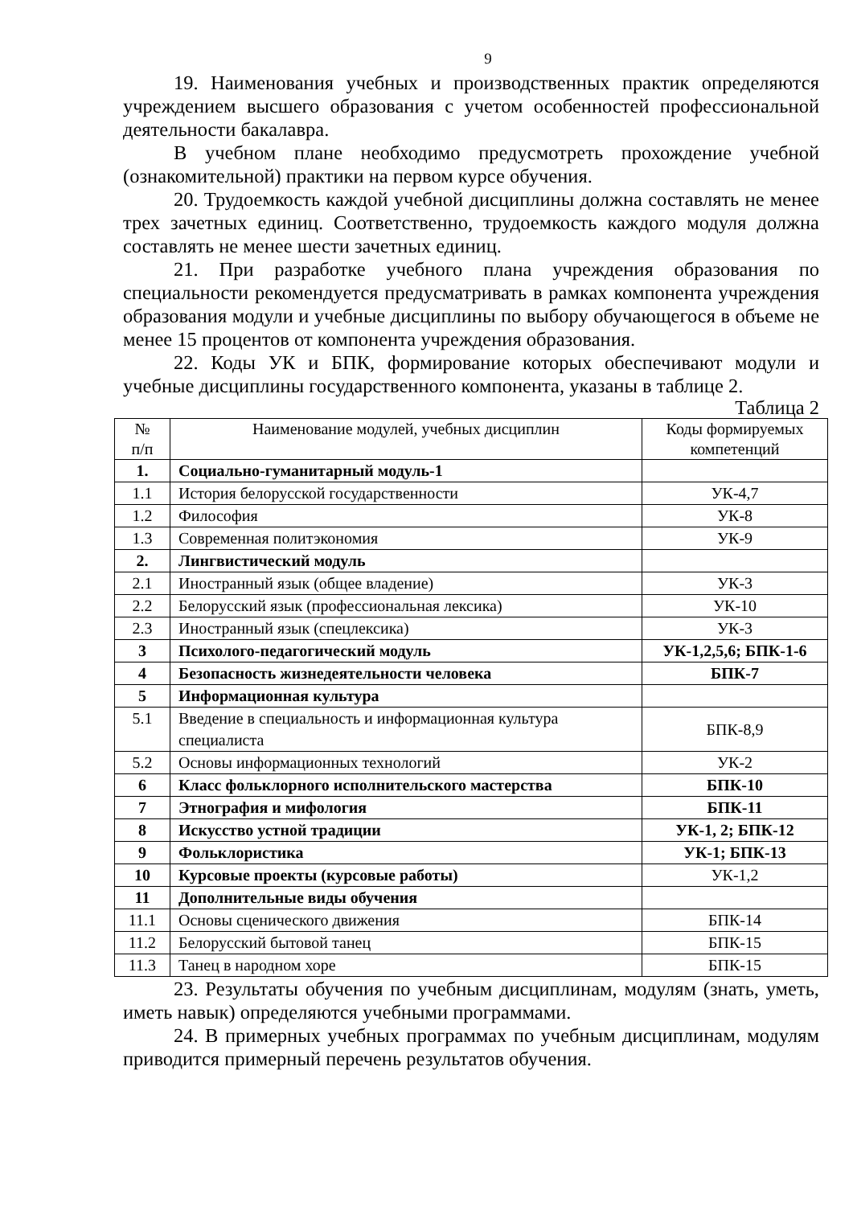9
19. Наименования учебных и производственных практик определяются учреждением высшего образования с учетом особенностей профессиональной деятельности бакалавра.
В учебном плане необходимо предусмотреть прохождение учебной (ознакомительной) практики на первом курсе обучения.
20. Трудоемкость каждой учебной дисциплины должна составлять не менее трех зачетных единиц. Соответственно, трудоемкость каждого модуля должна составлять не менее шести зачетных единиц.
21. При разработке учебного плана учреждения образования по специальности рекомендуется предусматривать в рамках компонента учреждения образования модули и учебные дисциплины по выбору обучающегося в объеме не менее 15 процентов от компонента учреждения образования.
22. Коды УК и БПК, формирование которых обеспечивают модули и учебные дисциплины государственного компонента, указаны в таблице 2.
Таблица 2
| № п/п | Наименование модулей, учебных дисциплин | Коды формируемых компетенций |
| --- | --- | --- |
| 1. | Социально-гуманитарный модуль-1 | |
| 1.1 | История белорусской государственности | УК-4,7 |
| 1.2 | Философия | УК-8 |
| 1.3 | Современная политэкономия | УК-9 |
| 2. | Лингвистический модуль | |
| 2.1 | Иностранный язык (общее владение) | УК-3 |
| 2.2 | Белорусский язык (профессиональная лексика) | УК-10 |
| 2.3 | Иностранный язык (спецлексика) | УК-3 |
| 3 | Психолого-педагогический модуль | УК-1,2,5,6; БПК-1-6 |
| 4 | Безопасность жизнедеятельности человека | БПК-7 |
| 5 | Информационная культура | |
| 5.1 | Введение в специальность и информационная культура специалиста | БПК-8,9 |
| 5.2 | Основы информационных технологий | УК-2 |
| 6 | Класс фольклорного исполнительского мастерства | БПК-10 |
| 7 | Этнография и мифология | БПК-11 |
| 8 | Искусство устной традиции | УК-1, 2; БПК-12 |
| 9 | Фольклористика | УК-1; БПК-13 |
| 10 | Курсовые проекты (курсовые работы) | УК-1,2 |
| 11 | Дополнительные виды обучения | |
| 11.1 | Основы сценического движения | БПК-14 |
| 11.2 | Белорусский бытовой танец | БПК-15 |
| 11.3 | Танец в народном хоре | БПК-15 |
23. Результаты обучения по учебным дисциплинам, модулям (знать, уметь, иметь навык) определяются учебными программами.
24. В примерных учебных программах по учебным дисциплинам, модулям приводится примерный перечень результатов обучения.